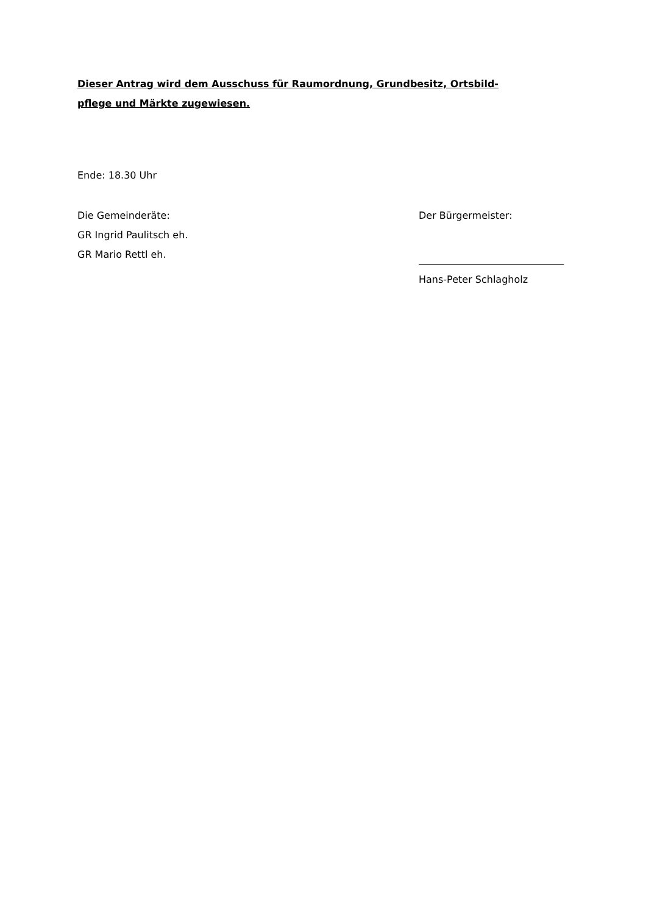Dieser Antrag wird dem Ausschuss für Raumordnung, Grundbesitz, Ortsbild-
pflege und Märkte zugewiesen.
Ende: 18.30 Uhr
Die Gemeinderäte:
GR Ingrid Paulitsch eh.
GR Mario Rettl eh.
Der Bürgermeister:
Hans-Peter Schlagholz